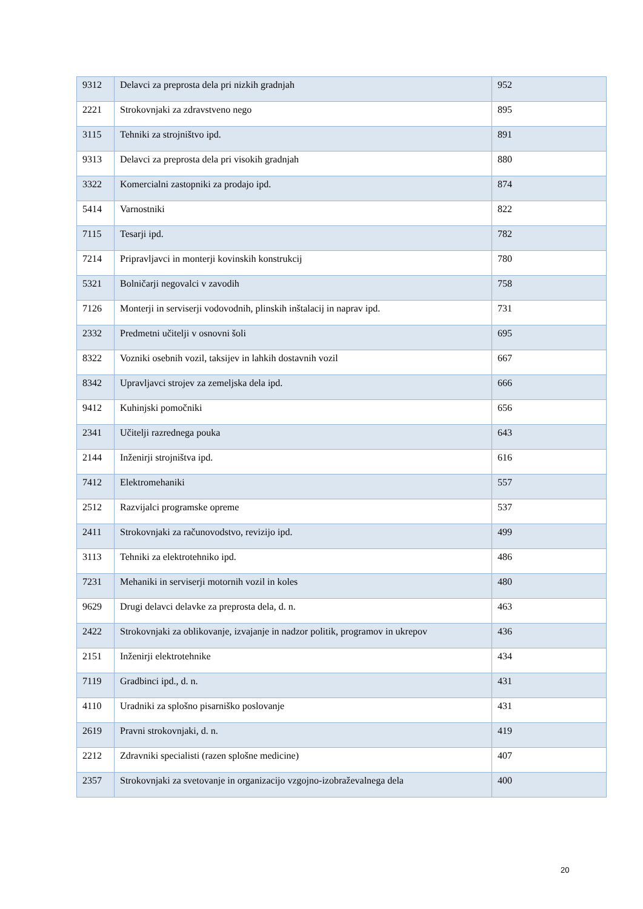| 9312 | Delavci za preprosta dela pri nizkih gradnjah | 952 |
| 2221 | Strokovnjaki za zdravstveno nego | 895 |
| 3115 | Tehniki za strojništvo ipd. | 891 |
| 9313 | Delavci za preprosta dela pri visokih gradnjah | 880 |
| 3322 | Komercialni zastopniki za prodajo ipd. | 874 |
| 5414 | Varnostniki | 822 |
| 7115 | Tesarji ipd. | 782 |
| 7214 | Pripravljavci in monterji kovinskih konstrukcij | 780 |
| 5321 | Bolničarji negovalci v zavodih | 758 |
| 7126 | Monterji in serviserji vodovodnih, plinskih inštalacij in naprav ipd. | 731 |
| 2332 | Predmetni učitelji v osnovni šoli | 695 |
| 8322 | Vozniki osebnih vozil, taksijev in lahkih dostavnih vozil | 667 |
| 8342 | Upravljavci strojev za zemeljska dela ipd. | 666 |
| 9412 | Kuhinjski pomočniki | 656 |
| 2341 | Učitelji razrednega pouka | 643 |
| 2144 | Inženirji strojništva ipd. | 616 |
| 7412 | Elektromehaniki | 557 |
| 2512 | Razvijalci programske opreme | 537 |
| 2411 | Strokovnjaki za računovodstvo, revizijo ipd. | 499 |
| 3113 | Tehniki za elektrotehniko ipd. | 486 |
| 7231 | Mehaniki in serviserji motornih vozil in koles | 480 |
| 9629 | Drugi delavci delavke za preprosta dela, d. n. | 463 |
| 2422 | Strokovnjaki za oblikovanje, izvajanje in nadzor politik, programov in ukrepov | 436 |
| 2151 | Inženirji elektrotehnike | 434 |
| 7119 | Gradbinci ipd., d. n. | 431 |
| 4110 | Uradniki za splošno pisarniško poslovanje | 431 |
| 2619 | Pravni strokovnjaki, d. n. | 419 |
| 2212 | Zdravniki specialisti (razen splošne medicine) | 407 |
| 2357 | Strokovnjaki za svetovanje in organizacijo vzgojno-izobraževalnega dela | 400 |
20